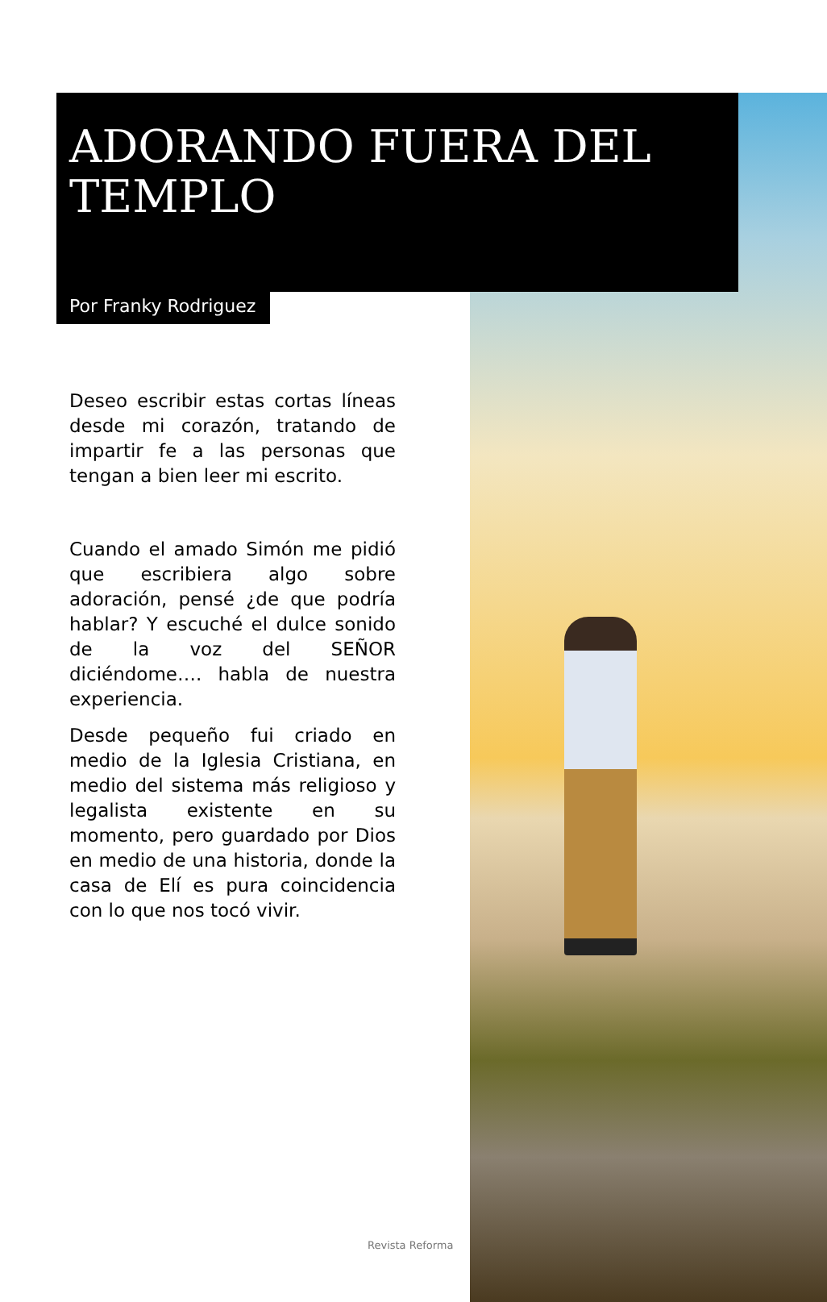ADORANDO FUERA DEL TEMPLO
Por Franky Rodriguez
Deseo escribir estas cortas líneas desde mi corazón, tratando de impartir fe a las personas que tengan a bien leer mi escrito.
Cuando el amado Simón me pidió que escribiera algo sobre adoración, pensé ¿de que podría hablar? Y escuché el dulce sonido de la voz del SEÑOR diciéndome…. habla de nuestra experiencia.
Desde pequeño fui criado en medio de la Iglesia Cristiana, en medio del sistema más religioso y legalista existente en su momento, pero guardado por Dios en medio de una historia, donde la casa de Elí es pura coincidencia con lo que nos tocó vivir.
Revista Reforma